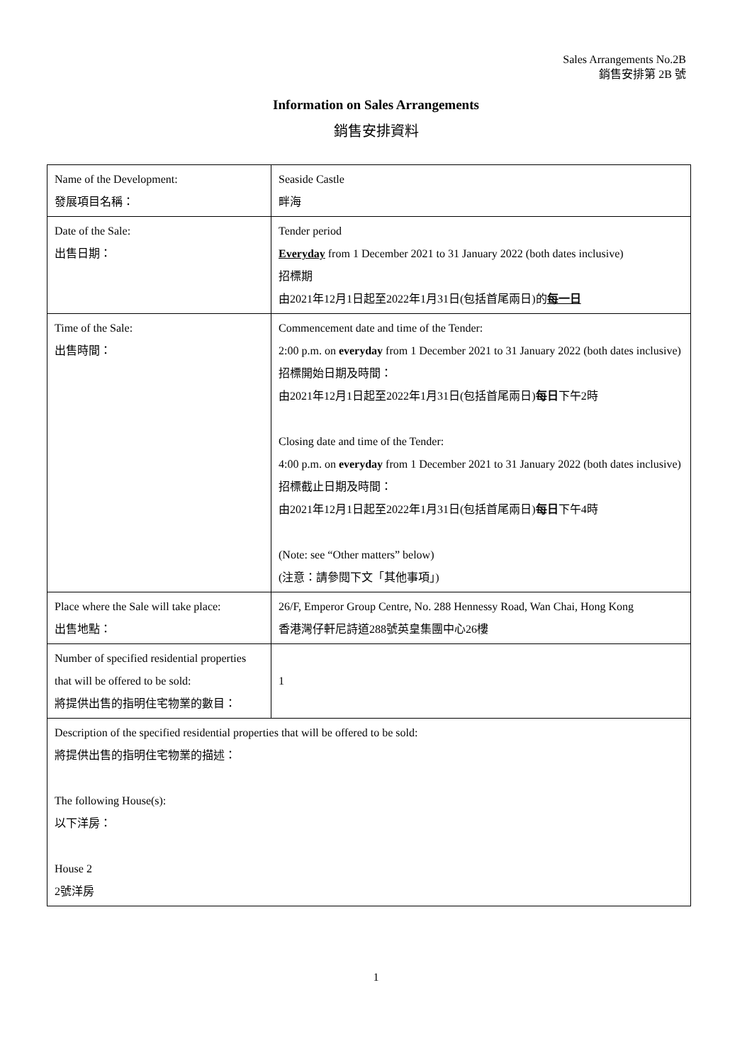Sales Arrangements No.2B
銷售安排第 2B 號
Information on Sales Arrangements
銷售安排資料
| Name of the Development: 發展項目名稱： | Seaside Castle 畔海 |
| Date of the Sale: 出售日期： | Tender period Everyday from 1 December 2021 to 31 January 2022 (both dates inclusive) 招標期 由2021年12月1日起至2022年1月31日(包括首尾兩日)的 每一日 |
| Time of the Sale: 出售時間： | Commencement date and time of the Tender: 2:00 p.m. on everyday from 1 December 2021 to 31 January 2022 (both dates inclusive) 招標開始日期及時間： 由2021年12月1日起至2022年1月31日(包括首尾兩日) 每日 下午2時 Closing date and time of the Tender: 4:00 p.m. on everyday from 1 December 2021 to 31 January 2022 (both dates inclusive) 招標截止日期及時間： 由2021年12月1日起至2022年1月31日(包括首尾兩日) 每日 下午4時 (Note: see “Other matters” below) (注意：請參閱下文「其他事項」) |
| Place where the Sale will take place: 出售地點： | 26/F, Emperor Group Centre, No. 288 Hennessy Road, Wan Chai, Hong Kong 香港灣仔軒尼詩道288號英皇集團中心26樓 |
| Number of specified residential properties that will be offered to be sold: 將提供出售的指明住宅物業的數目： | 1 |
| Description of the specified residential properties that will be offered to be sold: 將提供出售的指明住宅物業的描述： The following House(s): 以下洋房： House 2 2號洋房 | |
1